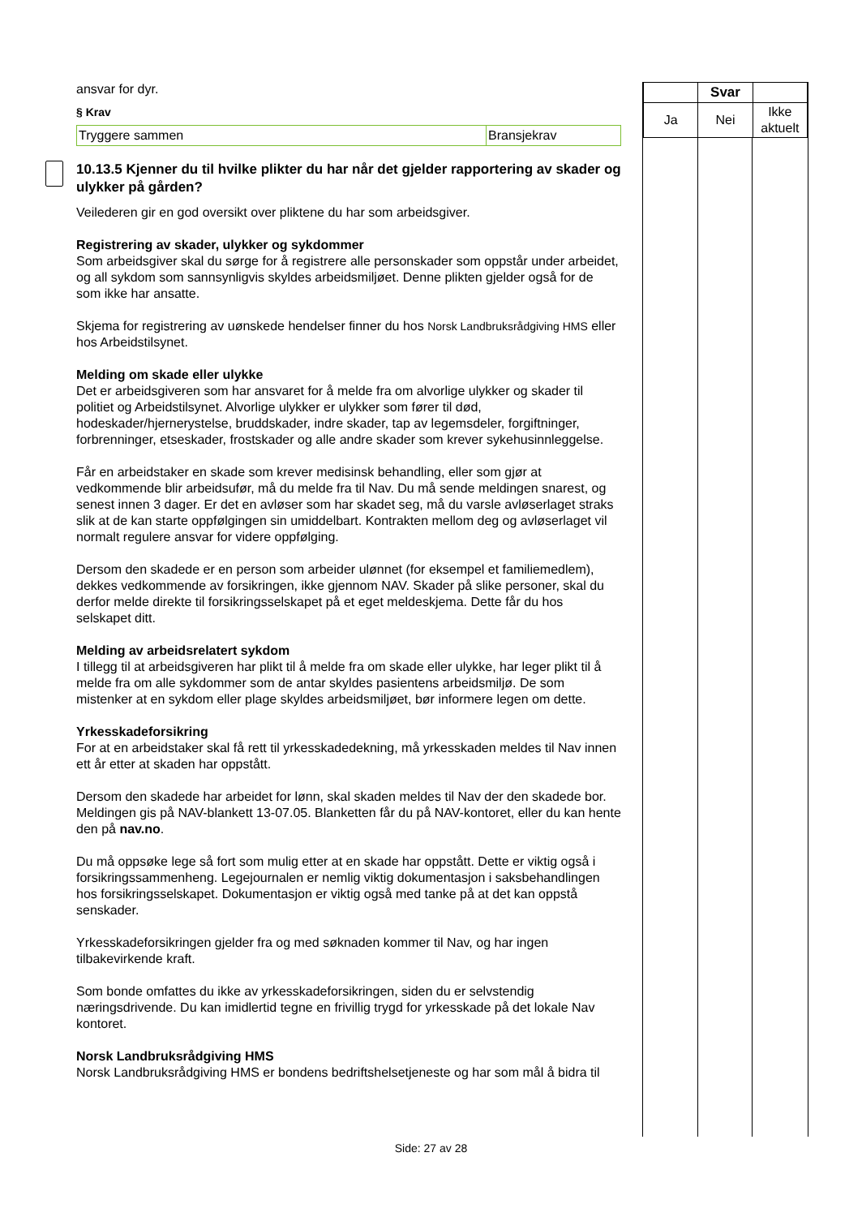ansvar for dyr.
§ Krav
| Tryggere sammen | Bransjekrav |
10.13.5 Kjenner du til hvilke plikter du har når det gjelder rapportering av skader og ulykker på gården?
Veilederen gir en god oversikt over pliktene du har som arbeidsgiver.
Registrering av skader, ulykker og sykdommer
Som arbeidsgiver skal du sørge for å registrere alle personskader som oppstår under arbeidet, og all sykdom som sannsynligvis skyldes arbeidsmiljøet. Denne plikten gjelder også for de som ikke har ansatte.
Skjema for registrering av uønskede hendelser finner du hos Norsk Landbruksrådgiving HMS eller hos Arbeidstilsynet.
Melding om skade eller ulykke
Det er arbeidsgiveren som har ansvaret for å melde fra om alvorlige ulykker og skader til politiet og Arbeidstilsynet. Alvorlige ulykker er ulykker som fører til død, hodeskader/hjernerystelse, bruddskader, indre skader, tap av legemsdeler, forgiftninger, forbrenninger, etseskader, frostskader og alle andre skader som krever sykehusinnleggelse.
Får en arbeidstaker en skade som krever medisinsk behandling, eller som gjør at vedkommende blir arbeidsufør, må du melde fra til Nav. Du må sende meldingen snarest, og senest innen 3 dager. Er det en avløser som har skadet seg, må du varsle avløserlaget straks slik at de kan starte oppfølgingen sin umiddelbart. Kontrakten mellom deg og avløserlaget vil normalt regulere ansvar for videre oppfølging.
Dersom den skadede er en person som arbeider ulønnet (for eksempel et familiemedlem), dekkes vedkommende av forsikringen, ikke gjennom NAV. Skader på slike personer, skal du derfor melde direkte til forsikringsselskapet på et eget meldeskjema. Dette får du hos selskapet ditt.
Melding av arbeidsrelatert sykdom
I tillegg til at arbeidsgiveren har plikt til å melde fra om skade eller ulykke, har leger plikt til å melde fra om alle sykdommer som de antar skyldes pasientens arbeidsmiljø. De som mistenker at en sykdom eller plage skyldes arbeidsmiljøet, bør informere legen om dette.
Yrkesskadeforsikring
For at en arbeidstaker skal få rett til yrkesskadedekning, må yrkesskaden meldes til Nav innen ett år etter at skaden har oppstått.
Dersom den skadede har arbeidet for lønn, skal skaden meldes til Nav der den skadede bor. Meldingen gis på NAV-blankett 13-07.05. Blanketten får du på NAV-kontoret, eller du kan hente den på nav.no.
Du må oppsøke lege så fort som mulig etter at en skade har oppstått. Dette er viktig også i forsikringssammenheng. Legejournalen er nemlig viktig dokumentasjon i saksbehandlingen hos forsikringsselskapet. Dokumentasjon er viktig også med tanke på at det kan oppstå senskader.
Yrkesskadeforsikringen gjelder fra og med søknaden kommer til Nav, og har ingen tilbakevirkende kraft.
Som bonde omfattes du ikke av yrkesskadeforsikringen, siden du er selvstendig næringsdrivende. Du kan imidlertid tegne en frivillig trygd for yrkesskade på det lokale Nav kontoret.
Norsk Landbruksrådgiving HMS
Norsk Landbruksrådgiving HMS er bondens bedriftshelsetjeneste og har som mål å bidra til
| | Svar | |
| --- | --- | --- |
| Ja | Nei | Ikke aktuelt |
Side: 27 av 28